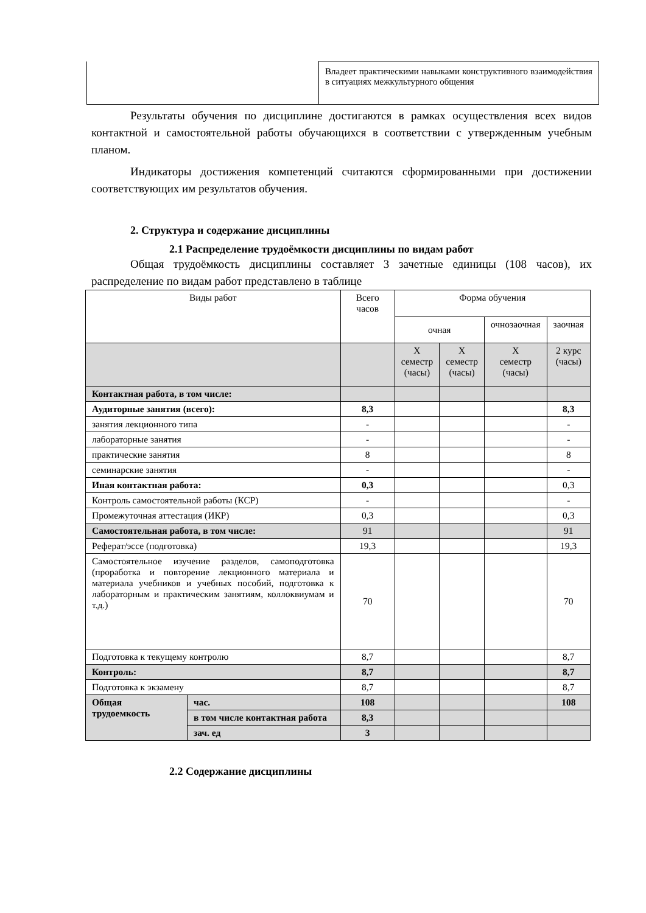| | Владеет практическими навыками конструктивного взаимодействия в ситуациях межкультурного общения |
Результаты обучения по дисциплине достигаются в рамках осуществления всех видов контактной и самостоятельной работы обучающихся в соответствии с утвержденным учебным планом.
Индикаторы достижения компетенций считаются сформированными при достижении соответствующих им результатов обучения.
2. Структура и содержание дисциплины
2.1 Распределение трудоёмкости дисциплины по видам работ
Общая трудоёмкость дисциплины составляет 3 зачетные единицы (108 часов), их распределение по видам работ представлено в таблице
| Виды работ | | Всего часов | Форма обучения | | | |
| --- | --- | --- | --- | --- | --- | --- |
| | | | очная | | очнозаочная | заочная |
| | | | X семестр (часы) | X семестр (часы) | X семестр (часы) | 2 курс (часы) |
| Контактная работа, в том числе: | | | | | | |
| Аудиторные занятия (всего): | | 8,3 | | | | 8,3 |
| занятия лекционного типа | | - | | | | - |
| лабораторные занятия | | - | | | | - |
| практические занятия | | 8 | | | | 8 |
| семинарские занятия | | - | | | | - |
| Иная контактная работа: | | 0,3 | | | | 0,3 |
| Контроль самостоятельной работы (КСР) | | - | | | | - |
| Промежуточная аттестация (ИКР) | | 0,3 | | | | 0,3 |
| Самостоятельная работа, в том числе: | | 91 | | | | 91 |
| Реферат/эссе (подготовка) | | 19,3 | | | | 19,3 |
| Самостоятельное изучение разделов, самоподготовка (проработка и повторение лекционного материала и материала учебников и учебных пособий, подготовка к лабораторным и практическим занятиям, коллоквиумам и т.д.) | | 70 | | | | 70 |
| Подготовка к текущему контролю | | 8,7 | | | | 8,7 |
| Контроль: | | 8,7 | | | | 8,7 |
| Подготовка к экзамену | | 8,7 | | | | 8,7 |
| Общая трудоемкость | час. | 108 | | | | 108 |
| | в том числе контактная работа | 8,3 | | | | |
| | зач. ед | 3 | | | | |
2.2 Содержание дисциплины